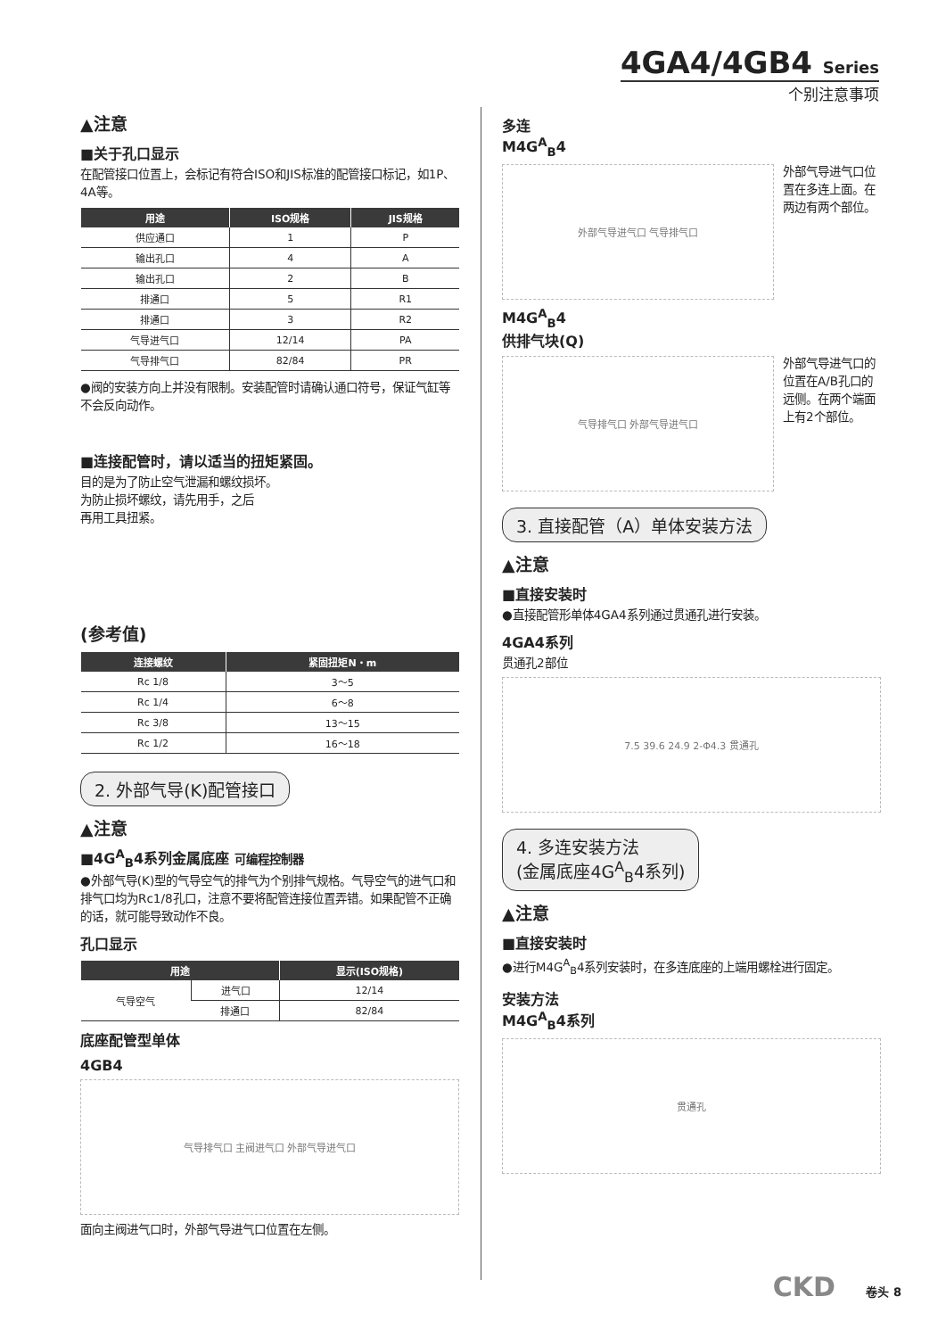4GA4/4GB4 Series
个别注意事项
▲注意
■关于孔口显示
在配管接口位置上，会标记有符合ISO和JIS标准的配管接口标记，如1P、4A等。
| 用途 | ISO规格 | JIS规格 |
| --- | --- | --- |
| 供应通口 | 1 | P |
| 输出孔口 | 4 | A |
| 输出孔口 | 2 | B |
| 排通口 | 5 | R1 |
| 排通口 | 3 | R2 |
| 气导进气口 | 12/14 | PA |
| 气导排气口 | 82/84 | PR |
●阀的安装方向上并没有限制。安装配管时请确认通口符号，保证气缸等不会反向动作。
■连接配管时，请以适当的扭矩紧固。
目的是为了防止空气泄漏和螺纹损坏。
为防止损坏螺纹，请先用手，之后
再用工具扭紧。
(参考值)
| 连接螺纹 | 紧固扭矩N・m |
| --- | --- |
| Rc 1/8 | 3～5 |
| Rc 1/4 | 6～8 |
| Rc 3/8 | 13～15 |
| Rc 1/2 | 16～18 |
2. 外部气导(K)配管接口
▲注意
■4G<sup>A</sup><sub>B</sub>4系列金属底座 可编程控制器
●外部气导(K)型的气导空气的排气为个别排气规格。气导空气的进气口和排气口均为Rc1/8孔口，注意不要将配管连接位置弄错。如果配管不正确的话，就可能导致动作不良。
孔口显示
| 用途 | | 显示(ISO规格) |
| --- | --- | --- |
| 气导空气 | 进气口 | 12/14 |
| | 排通口 | 82/84 |
底座配管型单体
4GB4
气导排气口 主阀进气口 外部气导进气口
面向主阀进气口时，外部气导进气口位置在左侧。
多连
M4G<sup>A</sup><sub>B</sub>4
外部气导进气口位置在多连上面。在两边有两个部位。
外部气导进气口 气导排气口
M4G<sup>A</sup><sub>B</sub>4
供排气块(Q)
外部气导进气口的位置在A/B孔口的远侧。在两个端面上有2个部位。
气导排气口 外部气导进气口
3. 直接配管（A）单体安装方法
▲注意
■直接安装时
●直接配管形单体4GA4系列通过贯通孔进行安装。
4GA4系列
贯通孔2部位
7.5 39.6 24.9 2-Φ4.3 贯通孔
4. 多连安装方法
(金属底座4G<sup>A</sup><sub>B</sub>4系列)
▲注意
■直接安装时
●进行M4G<sup>A</sup><sub>B</sub>4系列安装时，在多连底座的上端用螺栓进行固定。
安装方法
M4G<sup>A</sup><sub>B</sub>4系列
贯通孔
CKD 卷头 8